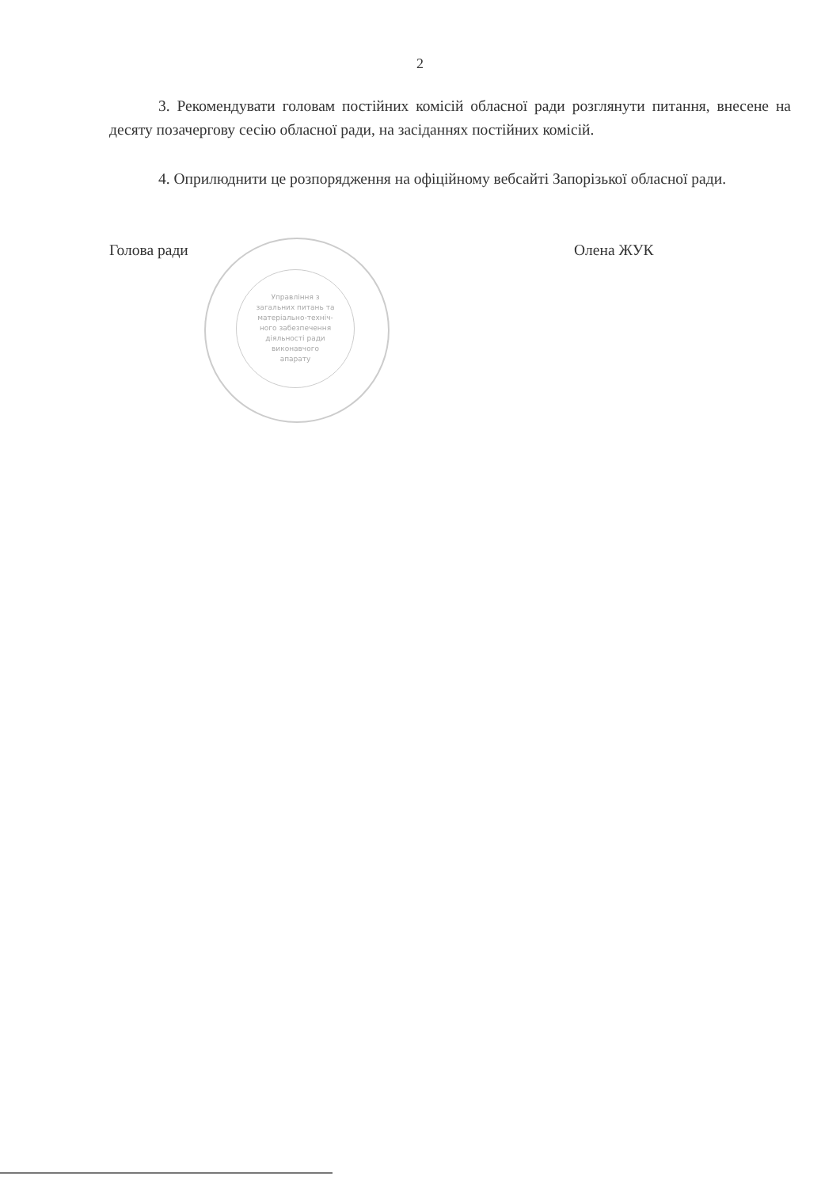Управління з
загальних питань та
матеріально-техніч-
ного забезпечення
діяльності ради
виконавчого
апарату
2
3. Рекомендувати головам постійних комісій обласної ради розглянути питання, внесене на десяту позачергову сесію обласної ради, на засіданнях постійних комісій.
4. Оприлюднити це розпорядження на офіційному вебсайті Запорізької обласної ради.
Голова ради Олена ЖУК